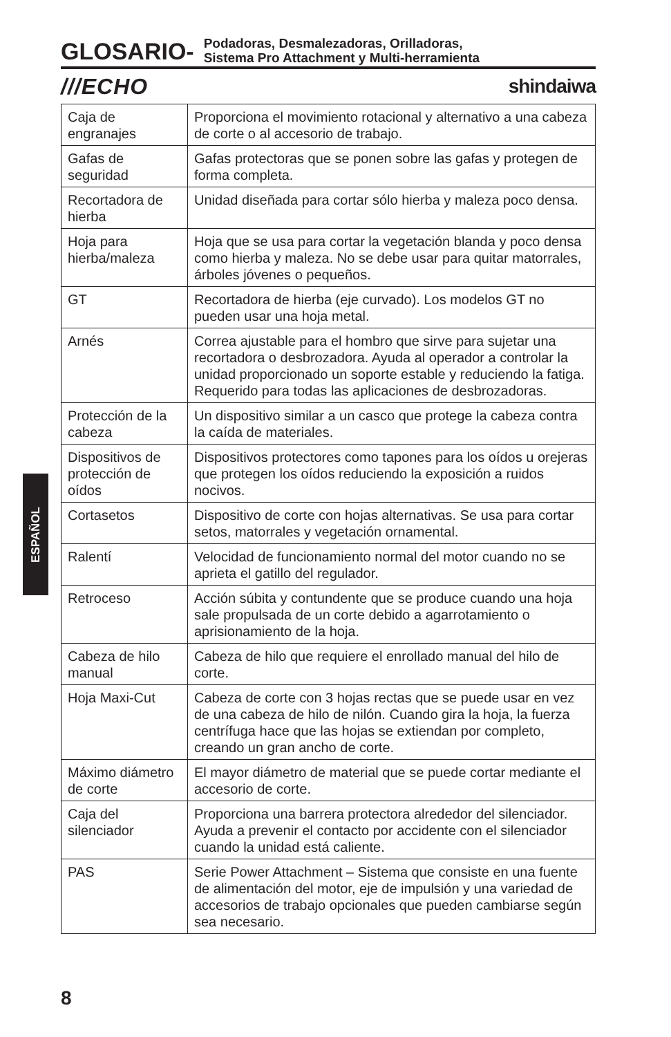GLOSARIO-
Podadoras, Desmalezadoras, Orilladoras,
Sistema Pro Attachment y Multi-herramienta
///ECHO shindaiwa
| Caja de engranajes | Proporciona el movimiento rotacional y alternativo a una cabeza de corte o al accesorio de trabajo. |
| Gafas de seguridad | Gafas protectoras que se ponen sobre las gafas y protegen de forma completa. |
| Recortadora de hierba | Unidad diseñada para cortar sólo hierba y maleza poco densa. |
| Hoja para hierba/maleza | Hoja que se usa para cortar la vegetación blanda y poco densa como hierba y maleza. No se debe usar para quitar matorrales, árboles jóvenes o pequeños. |
| GT | Recortadora de hierba (eje curvado). Los modelos GT no pueden usar una hoja metal. |
| Arnés | Correa ajustable para el hombro que sirve para sujetar una recortadora o desbrozadora. Ayuda al operador a controlar la unidad proporcionado un soporte estable y reduciendo la fatiga. Requerido para todas las aplicaciones de desbrozadoras. |
| Protección de la cabeza | Un dispositivo similar a un casco que protege la cabeza contra la caída de materiales. |
| Dispositivos de protección de oídos | Dispositivos protectores como tapones para los oídos u orejeras que protegen los oídos reduciendo la exposición a ruidos nocivos. |
| Cortasetos | Dispositivo de corte con hojas alternativas. Se usa para cortar setos, matorrales y vegetación ornamental. |
| Ralentí | Velocidad de funcionamiento normal del motor cuando no se aprieta el gatillo del regulador. |
| Retroceso | Acción súbita y contundente que se produce cuando una hoja sale propulsada de un corte debido a agarrotamiento o aprisionamiento de la hoja. |
| Cabeza de hilo manual | Cabeza de hilo que requiere el enrollado manual del hilo de corte. |
| Hoja Maxi-Cut | Cabeza de corte con 3 hojas rectas que se puede usar en vez de una cabeza de hilo de nilón. Cuando gira la hoja, la fuerza centrífuga hace que las hojas se extiendan por completo, creando un gran ancho de corte. |
| Máximo diámetro de corte | El mayor diámetro de material que se puede cortar mediante el accesorio de corte. |
| Caja del silenciador | Proporciona una barrera protectora alrededor del silenciador. Ayuda a prevenir el contacto por accidente con el silenciador cuando la unidad está caliente. |
| PAS | Serie Power Attachment – Sistema que consiste en una fuente de alimentación del motor, eje de impulsión y una variedad de accesorios de trabajo opcionales que pueden cambiarse según sea necesario. |
ESPAÑOL
8